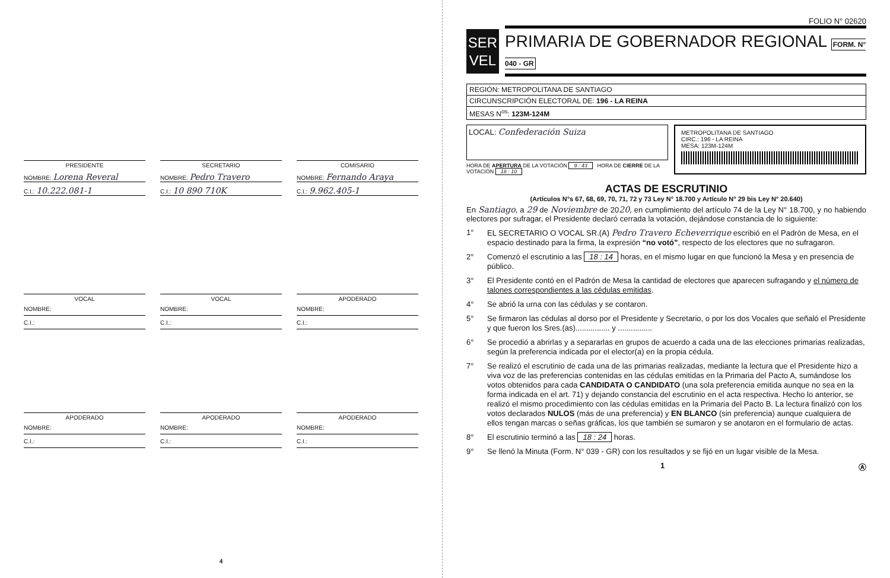PRESIDENTE
NOMBRE: Lorena Reveral
C.I.: 10.222.081-1
SECRETARIO
NOMBRE: Pedro Travero
C.I.: 10 890 710K
COMISARIO
NOMBRE: Fernando Araya
C.I.: 9.962.405-1
VOCAL
NOMBRE:
C.I.:
VOCAL
NOMBRE:
C.I.:
APODERADO
NOMBRE:
C.I.:
APODERADO
NOMBRE:
C.I.:
APODERADO
NOMBRE:
C.I.:
APODERADO
NOMBRE:
C.I.:
4
FOLIO N° 02620
SER
VEL
PRIMARIA DE GOBERNADOR REGIONAL FORM. N° 040 - GR
| REGIÓN: METROPOLITANA DE SANTIAGO |
| CIRCUNSCRIPCIÓN ELECTORAL DE: 196 - LA REINA |
| MESAS N<sup>os</sup>: 123M-124M |
LOCAL: Confederación Suiza
HORA DE APERTURA DE LA VOTACIÓN 9 : 43 HORA DE CIERRE DE LA VOTACIÓN 18 : 10
METROPOLITANA DE SANTIAGO
CIRC.: 196 - LA REINA
MESA: 123M-124M
ACTAS DE ESCRUTINIO
(Artículos N°s 67, 68, 69, 70, 71, 72 y 73 Ley N° 18.700 y Artículo N° 29 bis Ley N° 20.640)
En Santiago, a 29 de Noviembre de 2020, en cumplimiento del artículo 74 de la Ley N° 18.700, y no habiendo electores por sufragar, el Presidente declaró cerrada la votación, dejándose constancia de lo siguiente:
1° EL SECRETARIO O VOCAL SR.(A) Pedro Travero Echeverrique escribió en el Padrón de Mesa, en el espacio destinado para la firma, la expresión “no votó”, respecto de los electores que no sufragaron.
2° Comenzó el escrutinio a las 18 : 14 horas, en el mismo lugar en que funcionó la Mesa y en presencia de público.
3° El Presidente contó en el Padrón de Mesa la cantidad de electores que aparecen sufragando y el número de talones correspondientes a las cédulas emitidas.
4° Se abrió la urna con las cédulas y se contaron.
5° Se firmaron las cédulas al dorso por el Presidente y Secretario, o por los dos Vocales que señaló el Presidente y que fueron los Sres.(as)................ y ................
6° Se procedió a abrirlas y a separarlas en grupos de acuerdo a cada una de las elecciones primarias realizadas, según la preferencia indicada por el elector(a) en la propia cédula.
7° Se realizó el escrutinio de cada una de las primarias realizadas, mediante la lectura que el Presidente hizo a viva voz de las preferencias contenidas en las cédulas emitidas en la Primaria del Pacto A, sumándose los votos obtenidos para cada CANDIDATA O CANDIDATO (una sola preferencia emitida aunque no sea en la forma indicada en el art. 71) y dejando constancia del escrutinio en el acta respectiva. Hecho lo anterior, se realizó el mismo procedimiento con las cédulas emitidas en la Primaria del Pacto B. La lectura finalizó con los votos declarados NULOS (más de una preferencia) y EN BLANCO (sin preferencia) aunque cualquiera de ellos tengan marcas o señas gráficas, los que también se sumaron y se anotaron en el formulario de actas.
8° El escrutinio terminó a las 18 : 24 horas.
9° Se llenó la Minuta (Form. N° 039 - GR) con los resultados y se fijó en un lugar visible de la Mesa.
1 Ⓐ